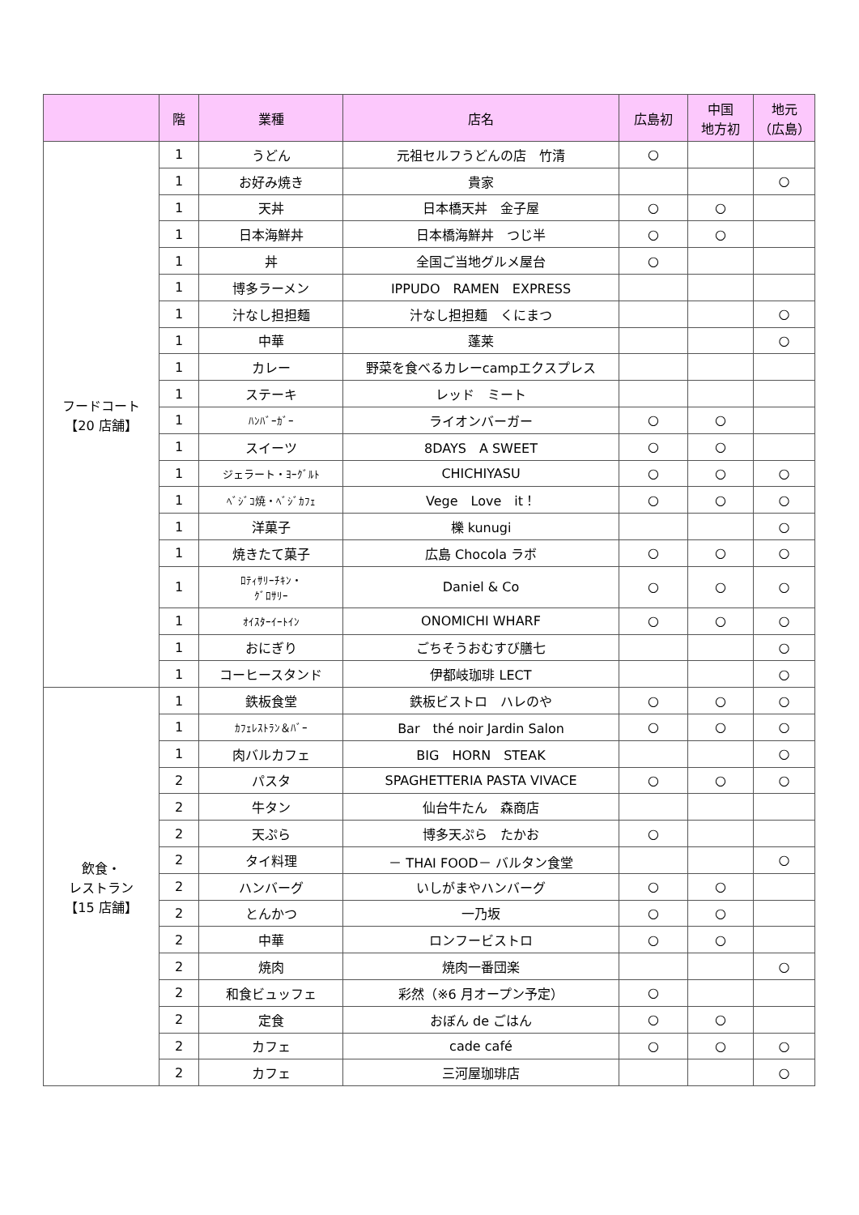| | 階 | 業種 | 店名 | 広島初 | 中国 地方初 | 地元 （広島） |
| --- | --- | --- | --- | --- | --- | --- |
| フードコート 【20 店舗】 | 1 | うどん | 元祖セルフうどんの店 竹清 | ○ | | |
| | 1 | お好み焼き | 貴家 | | | ○ |
| | 1 | 天丼 | 日本橋天丼 金子屋 | ○ | ○ | |
| | 1 | 日本海鮮丼 | 日本橋海鮮丼 つじ半 | ○ | ○ | |
| | 1 | 丼 | 全国ご当地グルメ屋台 | ○ | | |
| | 1 | 博多ラーメン | IPPUDO RAMEN EXPRESS | | | |
| | 1 | 汁なし担担麺 | 汁なし担担麺 くにまつ | | | ○ |
| | 1 | 中華 | 蓬莱 | | | ○ |
| | 1 | カレー | 野菜を食べるカレーcampエクスプレス | | | |
| | 1 | ステーキ | レッド ミート | | | |
| | 1 | ﾊﾝﾊﾞｰｶﾞｰ | ライオンバーガー | ○ | ○ | |
| | 1 | スイーツ | 8DAYS A SWEET | ○ | ○ | |
| | 1 | ジェラート・ﾖｰｸﾞﾙﾄ | CHICHIYASU | ○ | ○ | ○ |
| | 1 | ﾍﾞｼﾞｺ焼・ﾍﾞｼﾞｶﾌｪ | Vege Love it！ | ○ | ○ | ○ |
| | 1 | 洋菓子 | 櫟 kunugi | | | ○ |
| | 1 | 焼きたて菓子 | 広島 Chocola ラボ | ○ | ○ | ○ |
| | 1 | ﾛﾃｨｻﾘｰﾁｷﾝ・ ｸﾞﾛｻﾘｰ | Daniel & Co | ○ | ○ | ○ |
| | 1 | ｵｲｽﾀｰｲｰﾄｲﾝ | ONOMICHI WHARF | ○ | ○ | ○ |
| | 1 | おにぎり | ごちそうおむすび膳七 | | | ○ |
| | 1 | コーヒースタンド | 伊都岐珈琲 LECT | | | ○ |
| 飲食・ レストラン 【15 店舗】 | 1 | 鉄板食堂 | 鉄板ビストロ ハレのや | ○ | ○ | ○ |
| | 1 | ｶﾌｪﾚｽﾄﾗﾝ＆ﾊﾞｰ | Bar thé noir Jardin Salon | ○ | ○ | ○ |
| | 1 | 肉バルカフェ | BIG HORN STEAK | | | ○ |
| | 2 | パスタ | SPAGHETTERIA PASTA VIVACE | ○ | ○ | ○ |
| | 2 | 牛タン | 仙台牛たん 森商店 | | | |
| | 2 | 天ぷら | 博多天ぷら たかお | ○ | | |
| | 2 | タイ料理 | － THAI FOOD－ バルタン食堂 | | | ○ |
| | 2 | ハンバーグ | いしがまやハンバーグ | ○ | ○ | |
| | 2 | とんかつ | 一乃坂 | ○ | ○ | |
| | 2 | 中華 | ロンフービストロ | ○ | ○ | |
| | 2 | 焼肉 | 焼肉一番団楽 | | | ○ |
| | 2 | 和食ビュッフェ | 彩然（※6 月オープン予定） | ○ | | |
| | 2 | 定食 | おぼん de ごはん | ○ | ○ | |
| | 2 | カフェ | cade café | ○ | ○ | ○ |
| | 2 | カフェ | 三河屋珈琲店 | | | ○ |